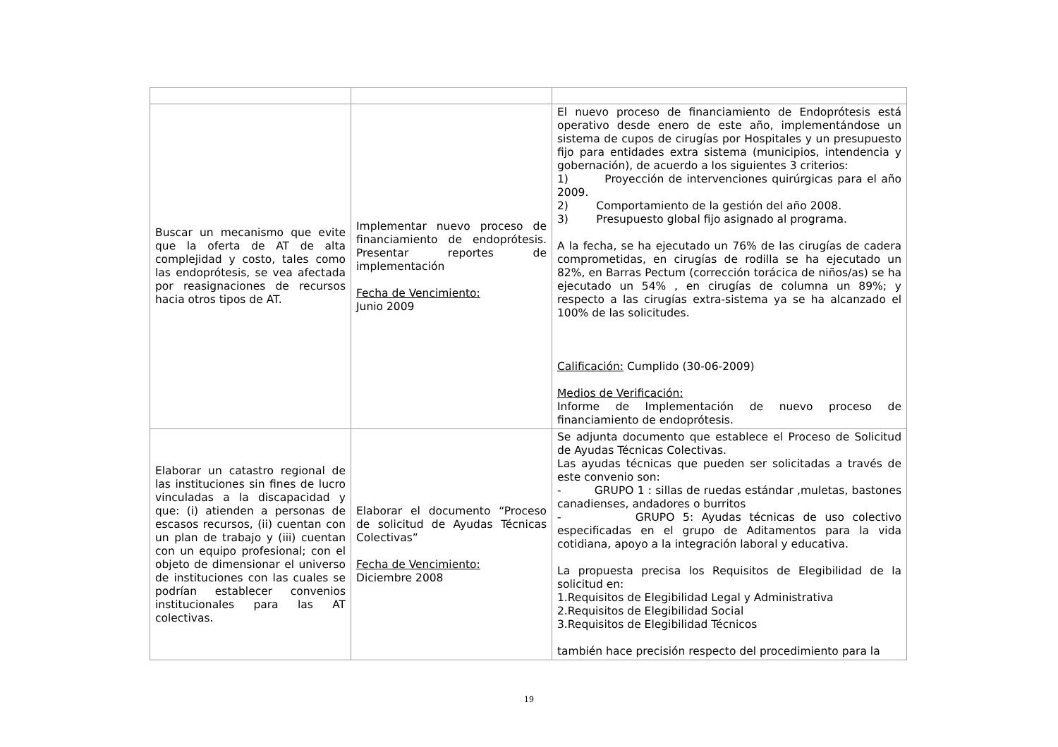| Buscar un mecanismo que evite que la oferta de AT de alta complejidad y costo, tales como las endoprótesis, se vea afectada por reasignaciones de recursos hacia otros tipos de AT. | Implementar nuevo proceso de financiamiento de endoprótesis. Presentar reportes de implementación Fecha de Vencimiento: Junio 2009 | El nuevo proceso de financiamiento de Endoprótesis está operativo desde enero de este año, implementándose un sistema de cupos de cirugías por Hospitales y un presupuesto fijo para entidades extra sistema (municipios, intendencia y gobernación), de acuerdo a los siguientes 3 criterios: 1) Proyección de intervenciones quirúrgicas para el año 2009. 2) Comportamiento de la gestión del año 2008. 3) Presupuesto global fijo asignado al programa. A la fecha, se ha ejecutado un 76% de las cirugías de cadera comprometidas, en cirugías de rodilla se ha ejecutado un 82%, en Barras Pectum (corrección torácica de niños/as) se ha ejecutado un 54% , en cirugías de columna un 89%; y respecto a las cirugías extra-sistema ya se ha alcanzado el 100% de las solicitudes. Calificación: Cumplido (30-06-2009) Medios de Verificación: Informe de Implementación de nuevo proceso de financiamiento de endoprótesis. |
| Elaborar un catastro regional de las instituciones sin fines de lucro vinculadas a la discapacidad y que: (i) atienden a personas de escasos recursos, (ii) cuentan con un plan de trabajo y (iii) cuentan con un equipo profesional; con el objeto de dimensionar el universo de instituciones con las cuales se podrían establecer convenios institucionales para las AT colectivas. | Elaborar el documento “Proceso de solicitud de Ayudas Técnicas Colectivas” Fecha de Vencimiento: Diciembre 2008 | Se adjunta documento que establece el Proceso de Solicitud de Ayudas Técnicas Colectivas. Las ayudas técnicas que pueden ser solicitadas a través de este convenio son: - GRUPO 1 : sillas de ruedas estándar ,muletas, bastones canadienses, andadores o burritos - GRUPO 5: Ayudas técnicas de uso colectivo especificadas en el grupo de Aditamentos para la vida cotidiana, apoyo a la integración laboral y educativa. La propuesta precisa los Requisitos de Elegibilidad de la solicitud en: 1.Requisitos de Elegibilidad Legal y Administrativa 2.Requisitos de Elegibilidad Social 3.Requisitos de Elegibilidad Técnicos también hace precisión respecto del procedimiento para la |
19